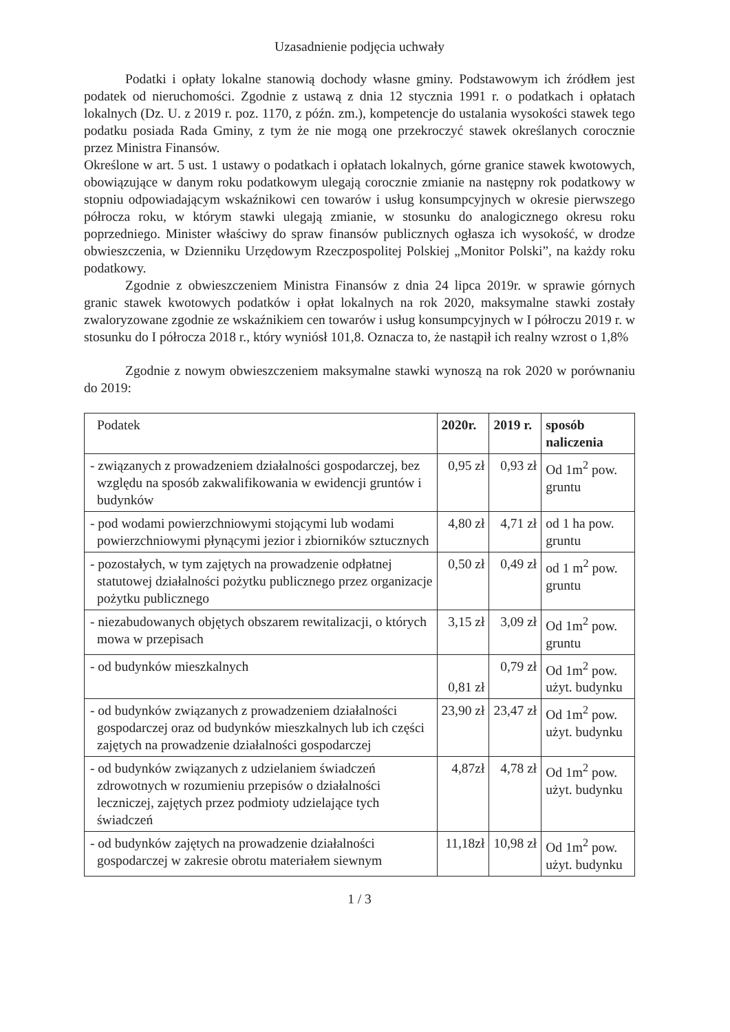Uzasadnienie podjęcia uchwały
Podatki i opłaty lokalne stanowią dochody własne gminy. Podstawowym ich źródłem jest podatek od nieruchomości. Zgodnie z ustawą z dnia 12 stycznia 1991 r. o podatkach i opłatach lokalnych (Dz. U. z 2019 r. poz. 1170, z późn. zm.), kompetencje do ustalania wysokości stawek tego podatku posiada Rada Gminy, z tym że nie mogą one przekroczyć stawek określanych corocznie przez Ministra Finansów.
Określone w art. 5 ust. 1 ustawy o podatkach i opłatach lokalnych, górne granice stawek kwotowych, obowiązujące w danym roku podatkowym ulegają corocznie zmianie na następny rok podatkowy w stopniu odpowiadającym wskaźnikowi cen towarów i usług konsumpcyjnych w okresie pierwszego półrocza roku, w którym stawki ulegają zmianie, w stosunku do analogicznego okresu roku poprzedniego. Minister właściwy do spraw finansów publicznych ogłasza ich wysokość, w drodze obwieszczenia, w Dzienniku Urzędowym Rzeczpospolitej Polskiej „Monitor Polski”, na każdy roku podatkowy.
Zgodnie z obwieszczeniem Ministra Finansów z dnia 24 lipca 2019r. w sprawie górnych granic stawek kwotowych podatków i opłat lokalnych na rok 2020, maksymalne stawki zostały zwaloryzowane zgodnie ze wskaźnikiem cen towarów i usług konsumpcyjnych w I półroczu 2019 r. w stosunku do I półrocza 2018 r., który wyniósł 101,8. Oznacza to, że nastąpił ich realny wzrost o 1,8%
Zgodnie z nowym obwieszczeniem maksymalne stawki wynoszą na rok 2020 w porównaniu do 2019:
| Podatek | 2020r. | 2019 r. | sposób naliczenia |
| --- | --- | --- | --- |
| - związanych z prowadzeniem działalności gospodarczej, bez względu na sposób zakwalifikowania w ewidencji gruntów i budynków | 0,95 zł | 0,93 zł | Od 1m<sup>2</sup> pow. gruntu |
| - pod wodami powierzchniowymi stojącymi lub wodami powierzchniowymi płynącymi jezior i zbiorników sztucznych | 4,80 zł | 4,71 zł | od 1 ha pow. gruntu |
| - pozostałych, w tym zajętych na prowadzenie odpłatnej statutowej działalności pożytku publicznego przez organizacje pożytku publicznego | 0,50 zł | 0,49 zł | od 1 m<sup>2</sup> pow. gruntu |
| - niezabudowanych objętych obszarem rewitalizacji, o których mowa w przepisach | 3,15 zł | 3,09 zł | Od 1m<sup>2</sup> pow. gruntu |
| - od budynków mieszkalnych | 0,81 zł | 0,79 zł | Od 1m<sup>2</sup> pow. użyt. budynku |
| - od budynków związanych z prowadzeniem działalności gospodarczej oraz od budynków mieszkalnych lub ich części zajętych na prowadzenie działalności gospodarczej | 23,90 zł | 23,47 zł | Od 1m<sup>2</sup> pow. użyt. budynku |
| - od budynków związanych z udzielaniem świadczeń zdrowotnych w rozumieniu przepisów o działalności leczniczej, zajętych przez podmioty udzielające tych świadczeń | 4,87zł | 4,78 zł | Od 1m<sup>2</sup> pow. użyt. budynku |
| - od budynków zajętych na prowadzenie działalności gospodarczej w zakresie obrotu materiałem siewnym | 11,18zł | 10,98 zł | Od 1m<sup>2</sup> pow. użyt. budynku |
1 / 3